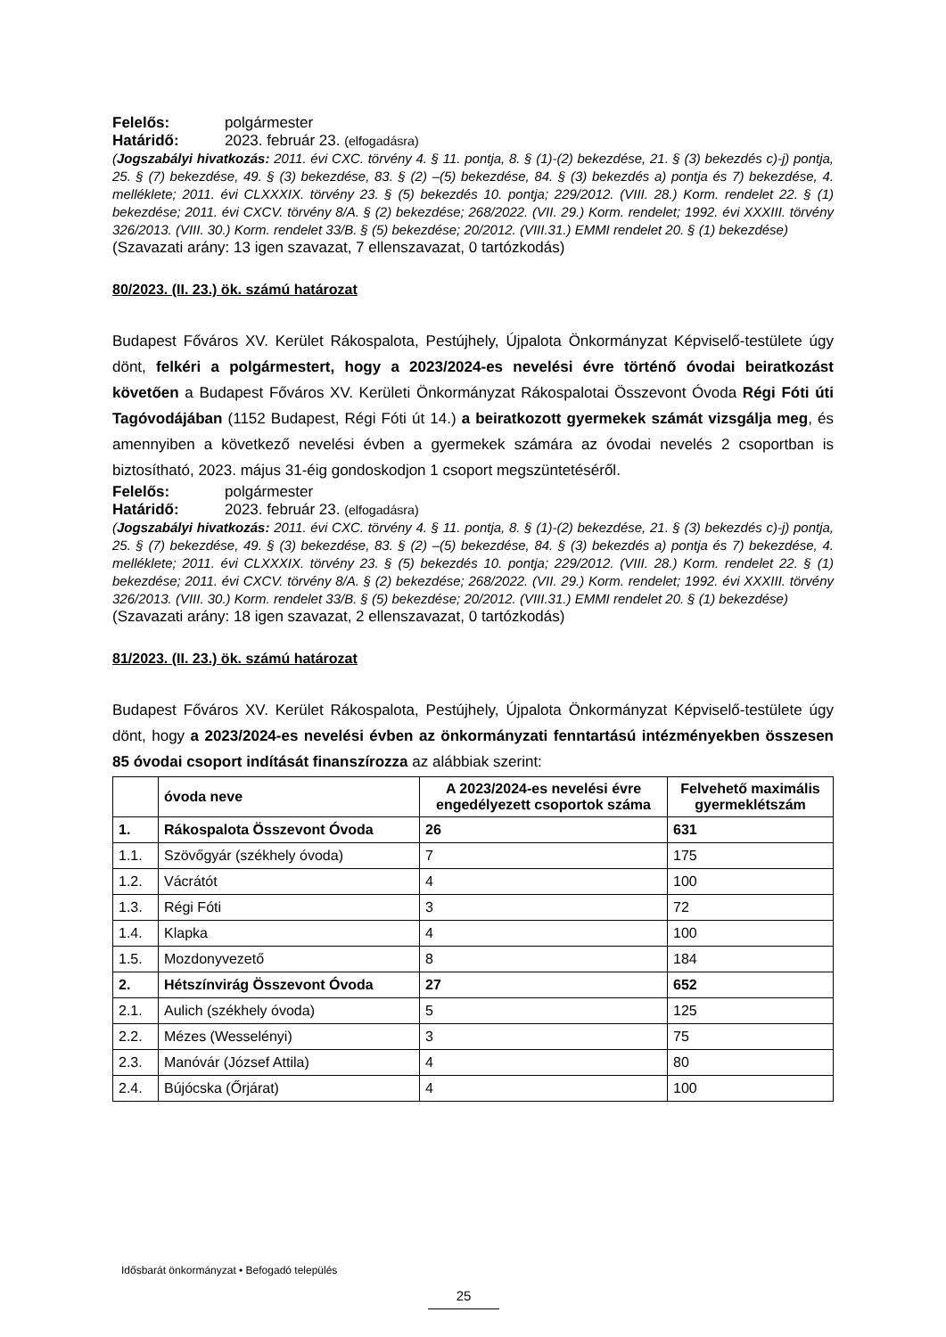Felelős: polgármester
Határidő: 2023. február 23. (elfogadásra)
(Jogszabályi hivatkozás: 2011. évi CXC. törvény 4. § 11. pontja, 8. § (1)-(2) bekezdése, 21. § (3) bekezdés c)-j) pontja, 25. § (7) bekezdése, 49. § (3) bekezdése, 83. § (2) –(5) bekezdése, 84. § (3) bekezdés a) pontja és 7) bekezdése, 4. melléklete; 2011. évi CLXXXIX. törvény 23. § (5) bekezdés 10. pontja; 229/2012. (VIII. 28.) Korm. rendelet 22. § (1) bekezdése; 2011. évi CXCV. törvény 8/A. § (2) bekezdése; 268/2022. (VII. 29.) Korm. rendelet; 1992. évi XXXIII. törvény 326/2013. (VIII. 30.) Korm. rendelet 33/B. § (5) bekezdése; 20/2012. (VIII.31.) EMMI rendelet 20. § (1) bekezdése)
(Szavazati arány: 13 igen szavazat, 7 ellenszavazat, 0 tartózkodás)
80/2023. (II. 23.) ök. számú határozat
Budapest Főváros XV. Kerület Rákospalota, Pestújhely, Újpalota Önkormányzat Képviselő-testülete úgy dönt, felkéri a polgármestert, hogy a 2023/2024-es nevelési évre történő óvodai beiratkozást követően a Budapest Főváros XV. Kerületi Önkormányzat Rákospalotai Összevont Óvoda Régi Fóti úti Tagóvodájában (1152 Budapest, Régi Fóti út 14.) a beiratkozott gyermekek számát vizsgálja meg, és amennyiben a következő nevelési évben a gyermekek számára az óvodai nevelés 2 csoportban is biztosítható, 2023. május 31-éig gondoskodjon 1 csoport megszüntetéséről.
Felelős: polgármester
Határidő: 2023. február 23. (elfogadásra)
(Jogszabályi hivatkozás: 2011. évi CXC. törvény 4. § 11. pontja, 8. § (1)-(2) bekezdése, 21. § (3) bekezdés c)-j) pontja, 25. § (7) bekezdése, 49. § (3) bekezdése, 83. § (2) –(5) bekezdése, 84. § (3) bekezdés a) pontja és 7) bekezdése, 4. melléklete; 2011. évi CLXXXIX. törvény 23. § (5) bekezdés 10. pontja; 229/2012. (VIII. 28.) Korm. rendelet 22. § (1) bekezdése; 2011. évi CXCV. törvény 8/A. § (2) bekezdése; 268/2022. (VII. 29.) Korm. rendelet; 1992. évi XXXIII. törvény 326/2013. (VIII. 30.) Korm. rendelet 33/B. § (5) bekezdése; 20/2012. (VIII.31.) EMMI rendelet 20. § (1) bekezdése)
(Szavazati arány: 18 igen szavazat, 2 ellenszavazat, 0 tartózkodás)
81/2023. (II. 23.) ök. számú határozat
Budapest Főváros XV. Kerület Rákospalota, Pestújhely, Újpalota Önkormányzat Képviselő-testülete úgy dönt, hogy a 2023/2024-es nevelési évben az önkormányzati fenntartású intézményekben összesen 85 óvodai csoport indítását finanszírozza az alábbiak szerint:
| | óvoda neve | A 2023/2024-es nevelési évre engedélyezett csoportok száma | Felvehető maximális gyermeklétszám |
| --- | --- | --- | --- |
| 1. | Rákospalota Összevont Óvoda | 26 | 631 |
| 1.1. | Szövőgyár (székhely óvoda) | 7 | 175 |
| 1.2. | Vácrátót | 4 | 100 |
| 1.3. | Régi Fóti | 3 | 72 |
| 1.4. | Klapka | 4 | 100 |
| 1.5. | Mozdonyvezető | 8 | 184 |
| 2. | Hétszínvirág Összevont Óvoda | 27 | 652 |
| 2.1. | Aulich (székhely óvoda) | 5 | 125 |
| 2.2. | Mézes (Wesselényi) | 3 | 75 |
| 2.3. | Manóvár (József Attila) | 4 | 80 |
| 2.4. | Bújócska (Őrjárat) | 4 | 100 |
Idősbarát önkormányzat • Befogadó település
25